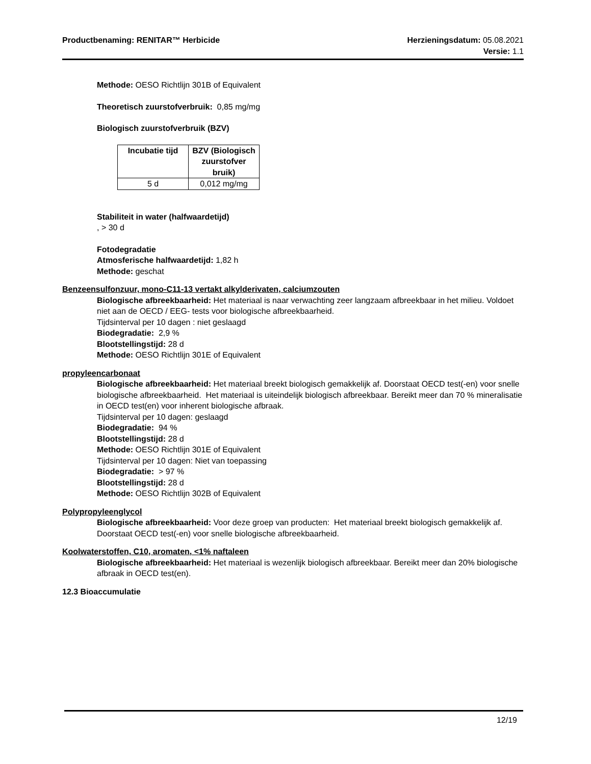Productbenaming: RENITAR™ Herbicide
Herzieningsdatum: 05.08.2021
Versie: 1.1
Methode: OESO Richtlijn 301B of Equivalent
Theoretisch zuurstofverbruik: 0,85 mg/mg
Biologisch zuurstofverbruik (BZV)
| Incubatie tijd | BZV (Biologisch zuurstofver bruik) |
| --- | --- |
| 5 d | 0,012 mg/mg |
Stabiliteit in water (halfwaardetijd)
, > 30 d
Fotodegradatie
Atmosferische halfwaardetijd: 1,82 h
Methode: geschat
Benzeensulfonzuur, mono-C11-13 vertakt alkylderivaten, calciumzouten
Biologische afbreekbaarheid: Het materiaal is naar verwachting zeer langzaam afbreekbaar in het milieu. Voldoet niet aan de OECD / EEG- tests voor biologische afbreekbaarheid.
Tijdsinterval per 10 dagen : niet geslaagd
Biodegradatie: 2,9 %
Blootstellingstijd: 28 d
Methode: OESO Richtlijn 301E of Equivalent
propyleencarbonaat
Biologische afbreekbaarheid: Het materiaal breekt biologisch gemakkelijk af. Doorstaat OECD test(-en) voor snelle biologische afbreekbaarheid. Het materiaal is uiteindelijk biologisch afbreekbaar. Bereikt meer dan 70 % mineralisatie in OECD test(en) voor inherent biologische afbraak.
Tijdsinterval per 10 dagen: geslaagd
Biodegradatie: 94 %
Blootstellingstijd: 28 d
Methode: OESO Richtlijn 301E of Equivalent
Tijdsinterval per 10 dagen: Niet van toepassing
Biodegradatie: > 97 %
Blootstellingstijd: 28 d
Methode: OESO Richtlijn 302B of Equivalent
Polypropyleenglycol
Biologische afbreekbaarheid: Voor deze groep van producten: Het materiaal breekt biologisch gemakkelijk af. Doorstaat OECD test(-en) voor snelle biologische afbreekbaarheid.
Koolwaterstoffen, C10, aromaten, <1% naftaleen
Biologische afbreekbaarheid: Het materiaal is wezenlijk biologisch afbreekbaar. Bereikt meer dan 20% biologische afbraak in OECD test(en).
12.3 Bioaccumulatie
12/19